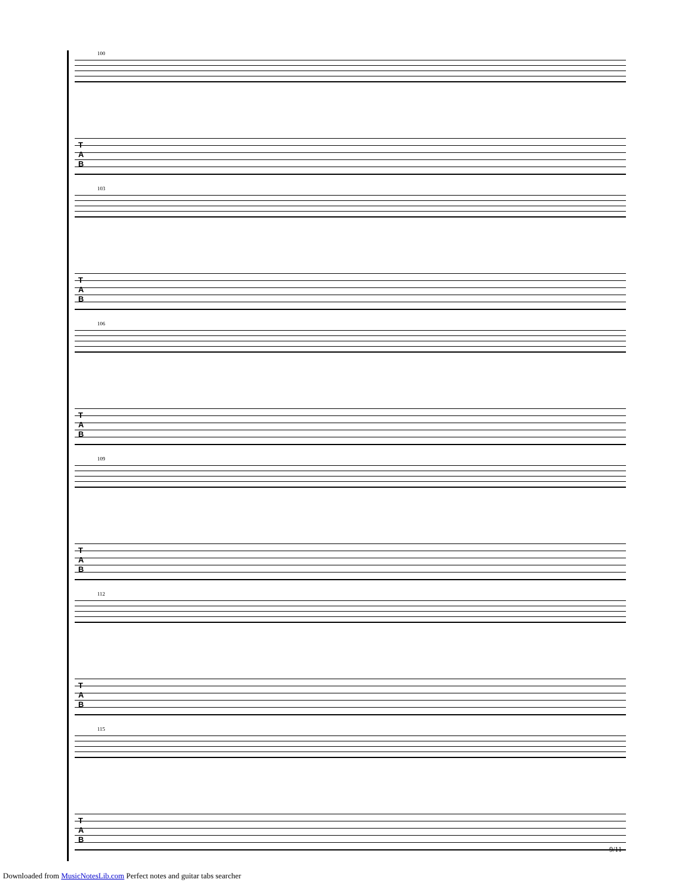100
T
A
B
103
T
A
B
106
T
A
B
109
T
A
B
112
T
A
B
115
T
A
B
9/11
Downloaded from MusicNotesLib.com Perfect notes and guitar tabs searcher